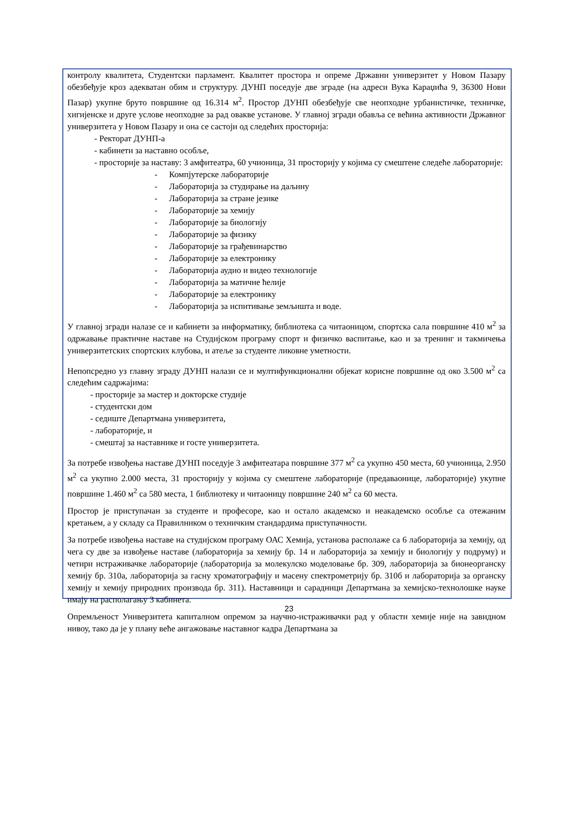контролу квалитета, Студентски парламент. Квалитет простора и опреме Државни универзитет у Новом Пазару обезбеђује кроз адекватан обим и структуру. ДУНП поседује две зграде (на адреси Вука Караџића 9, 36300 Нови Пазар) укупне бруто површине од 16.314 м<sup>2</sup>. Простор ДУНП обезбеђује све неопходне урбанистичке, техничке, хигијенске и друге услове неопходне за рад овакве установе. У главној згради обавља се већина активности Државног универзитета у Новом Пазару и она се састоји од следећих просторија:
- Ректорат ДУНП-а
- кабинети за наставно особље,
- просторије за наставу: 3 амфитеатра, 60 учионица, 31 просторију у којима су смештене следеће лабораторије:
- Компјутерске лабораторије
- Лабораторија за студирање на даљину
- Лабораторија за стране језике
- Лабораторије за хемију
- Лабораторије за биологију
- Лабораторије за физику
- Лабораторије за грађевинарство
- Лабораторије за електронику
- Лабораторија аудио и видео технологије
- Лабораторија за матичне ћелије
- Лабораторије за електронику
- Лабораторија за испитивање земљишта и воде.
У главној згради налазе се и кабинети за информатику, библиотека са читаоницом, спортска сала површине 410 м<sup>2</sup> за одржавање практичне наставе на Студијском програму спорт и физичко васпитање, као и за тренинг и такмичења универзитетских спортских клубова, и атеље за студенте ликовне уметности.
Непопсредно уз главну зграду ДУНП налази се и мултифункционални објекат корисне површине од око 3.500 м<sup>2</sup> са следећим садржајима:
- просторије за мастер и докторске студије
- студентски дом
- седиште Департмана универзитета,
- лабораторије, и
- смештај за наставнике и госте универзитета.
За потребе извођења наставе ДУНП поседује 3 амфитеатара површине 377 м<sup>2</sup> са укупно 450 места, 60 учионица, 2.950 м<sup>2</sup> са укупно 2.000 места, 31 просторију у којима су смештене лабораторије (предаваонице, лабораторије) укупне површине 1.460 м<sup>2</sup> са 580 места, 1 библиотеку и читаоницу површине 240 м<sup>2</sup> са 60 места.
Простор је приступачан за студенте и професоре, као и остало академско и неакадемско особље са отежаним кретањем, а у складу са Правилником о техничким стандардима приступачности.
За потребе извођења наставе на студијском програму ОАС Хемија, установа располаже са 6 лабораторија за хемију, од чега су две за извођење наставе (лабораторија за хемију бр. 14 и лабораторија за хемију и биологију у подруму) и четири истраживачке лабораторије (лабораторија за молекулско моделовање бр. 309, лабораторија за бионеорганску хемију бр. 310а, лабораторија за гасну хроматографију и масену спектрометрију бр. 310б и лабораторија за органску хемију и хемију природних производа бр. 311). Наставници и сарадници Департмана за хемијско-технолошке науке имају на располагању 3 кабинета.
Опремљеност Универзитета капиталном опремом за научно-истраживачки рад у области хемије није на завидном нивоу, тако да је у плану веће ангажовање наставног кадра Департмана за
23